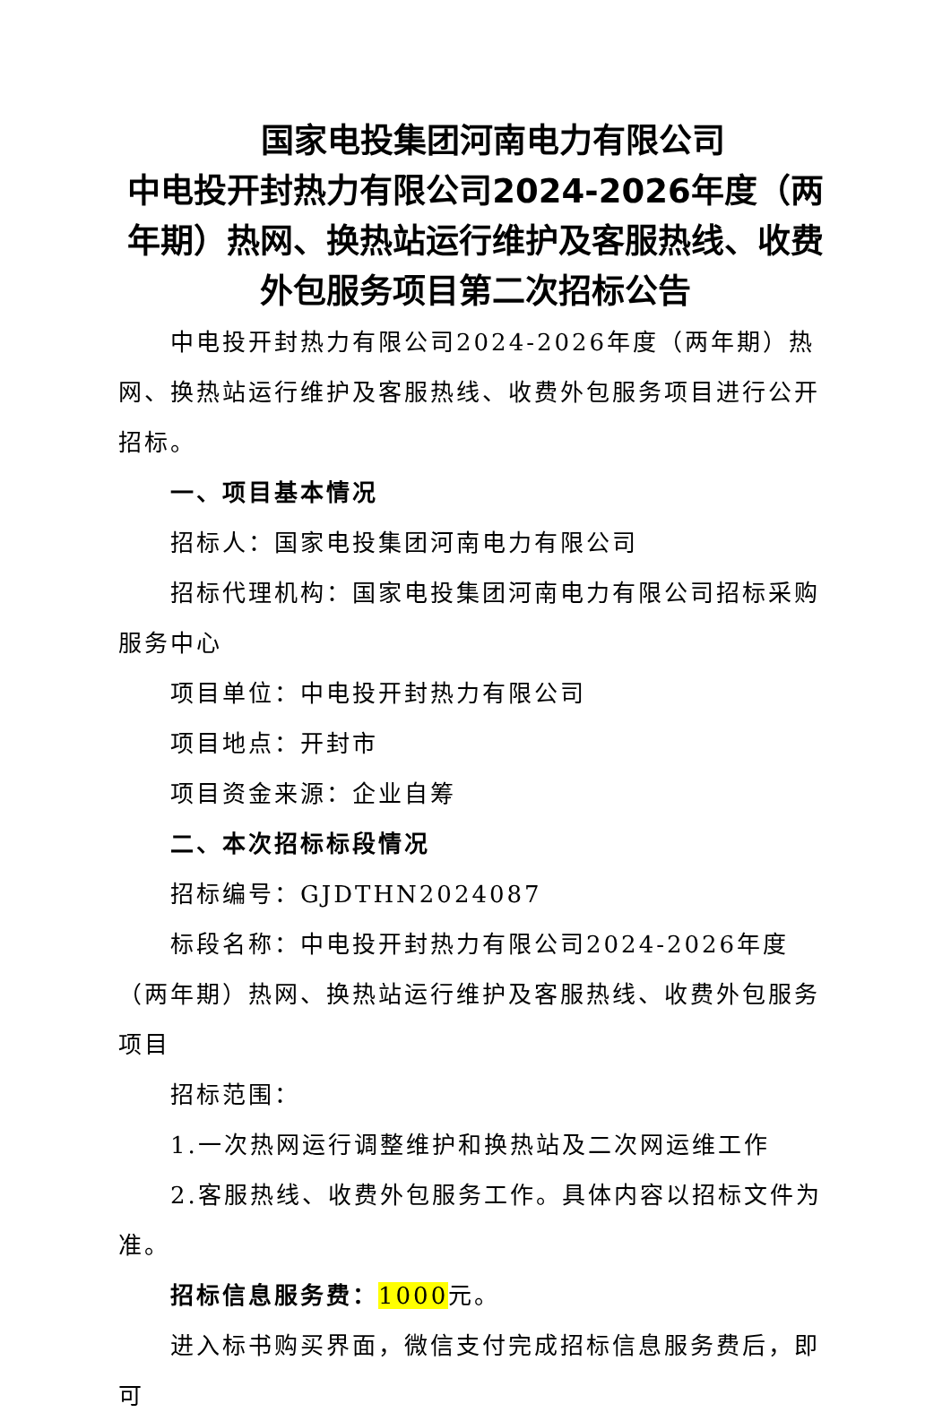国家电投集团河南电力有限公司
中电投开封热力有限公司2024-2026年度（两年期）热网、换热站运行维护及客服热线、收费外包服务项目第二次招标公告
中电投开封热力有限公司2024-2026年度（两年期）热网、换热站运行维护及客服热线、收费外包服务项目进行公开招标。
一、项目基本情况
招标人：国家电投集团河南电力有限公司
招标代理机构：国家电投集团河南电力有限公司招标采购服务中心
项目单位：中电投开封热力有限公司
项目地点：开封市
项目资金来源：企业自筹
二、本次招标标段情况
招标编号：GJDTHN2024087
标段名称：中电投开封热力有限公司2024-2026年度（两年期）热网、换热站运行维护及客服热线、收费外包服务项目
招标范围：
1.一次热网运行调整维护和换热站及二次网运维工作
2.客服热线、收费外包服务工作。具体内容以招标文件为准。
招标信息服务费：1000元。
进入标书购买界面，微信支付完成招标信息服务费后，即可